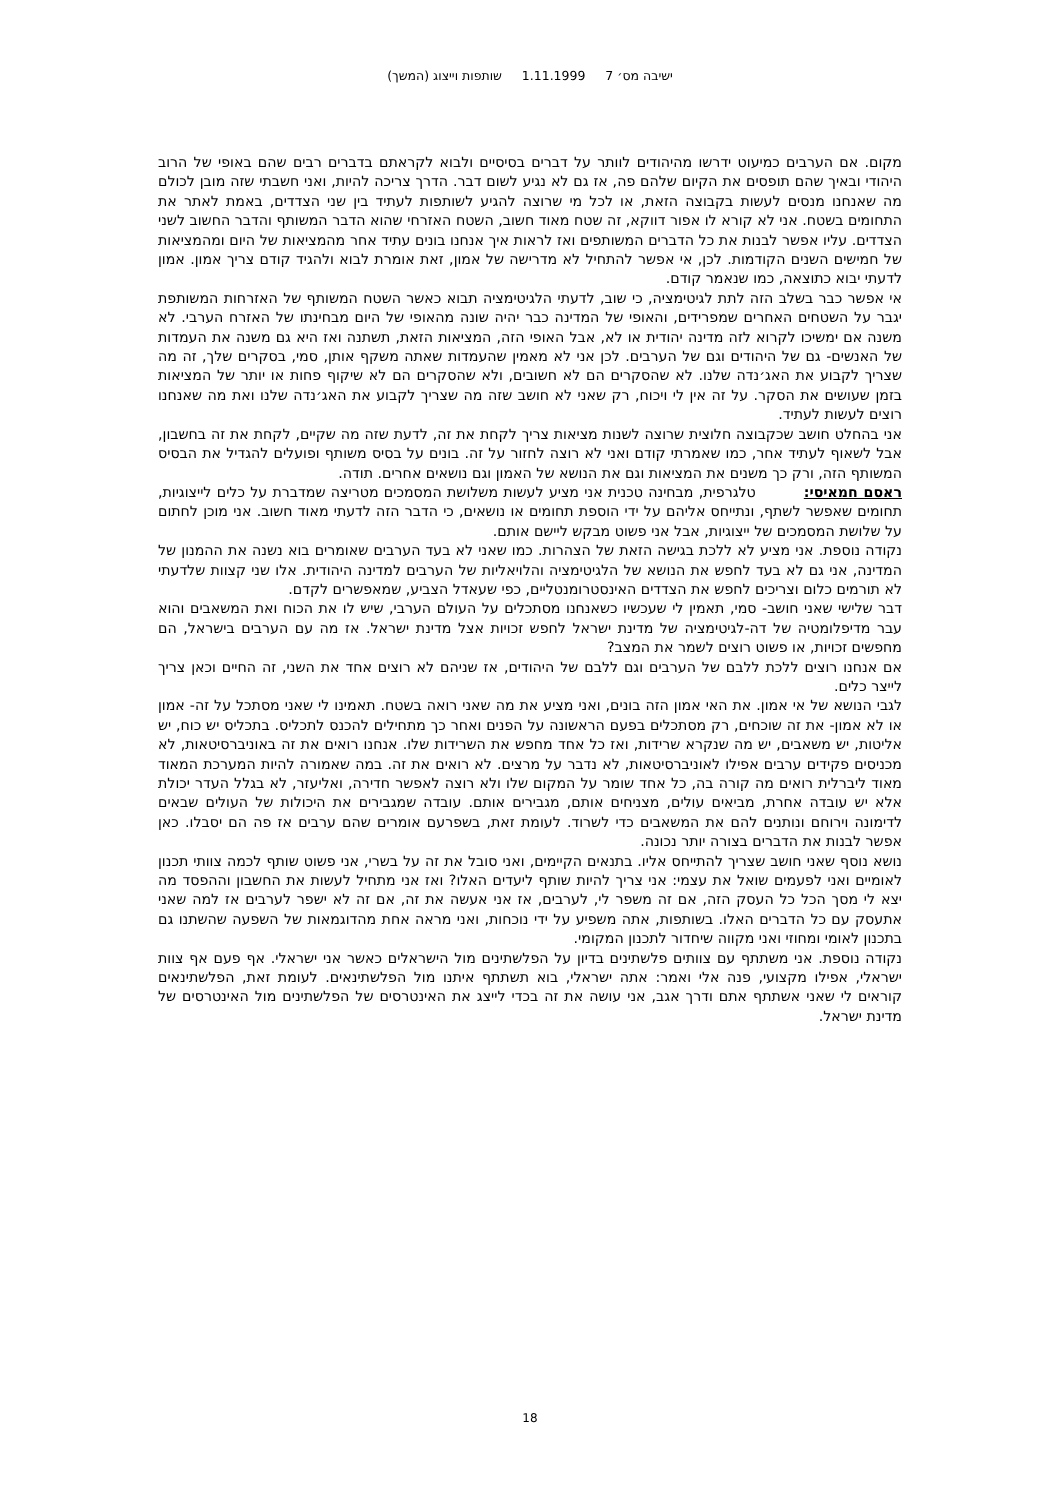ישיבה מס׳ 7 1.11.1999 שותפות וייצוג (המשך)
מקום. אם הערבים כמיעוט ידרשו מהיהודים לוותר על דברים בסיסיים ולבוא לקראתם בדברים רבים שהם באופי של הרוב היהודי ובאיך שהם תופסים את הקיום שלהם פה, אז גם לא נגיע לשום דבר. הדרך צריכה להיות, ואני חשבתי שזה מובן לכולם מה שאנחנו מנסים לעשות בקבוצה הזאת, או לכל מי שרוצה להגיע לשותפות לעתיד בין שני הצדדים, באמת לאתר את התחומים בשטח. אני לא קורא לו אפור דווקא, זה שטח מאוד חשוב, השטח האזרחי שהוא הדבר המשותף והדבר החשוב לשני הצדדים. עליו אפשר לבנות את כל הדברים המשותפים ואז לראות איך אנחנו בונים עתיד אחר מהמציאות של היום ומהמציאות של חמישים השנים הקודמות. לכן, אי אפשר להתחיל לא מדרישה של אמון, זאת אומרת לבוא ולהגיד קודם צריך אמון. אמון לדעתי יבוא כתוצאה, כמו שנאמר קודם.
אי אפשר כבר בשלב הזה לתת לגיטימציה, כי שוב, לדעתי הלגיטימציה תבוא כאשר השטח המשותף של האזרחות המשותפת יגבר על השטחים האחרים שמפרידים, והאופי של המדינה כבר יהיה שונה מהאופי של היום מבחינתו של האזרח הערבי. לא משנה אם ימשיכו לקרוא לזה מדינה יהודית או לא, אבל האופי הזה, המציאות הזאת, תשתנה ואז היא גם משנה את העמדות של האנשים- גם של היהודים וגם של הערבים. לכן אני לא מאמין שהעמדות שאתה משקף אותן, סמי, בסקרים שלך, זה מה שצריך לקבוע את האג׳נדה שלנו. לא שהסקרים הם לא חשובים, ולא שהסקרים הם לא שיקוף פחות או יותר של המציאות בזמן שעושים את הסקר. על זה אין לי ויכוח, רק שאני לא חושב שזה מה שצריך לקבוע את האג׳נדה שלנו ואת מה שאנחנו רוצים לעשות לעתיד.
אני בהחלט חושב שכקבוצה חלוצית שרוצה לשנות מציאות צריך לקחת את זה, לדעת שזה מה שקיים, לקחת את זה בחשבון, אבל לשאוף לעתיד אחר, כמו שאמרתי קודם ואני לא רוצה לחזור על זה. בונים על בסיס משותף ופועלים להגדיל את הבסיס המשותף הזה, ורק כך משנים את המציאות וגם את הנושא של האמון וגם נושאים אחרים. תודה.
ראסם חמאיסי: טלגרפית, מבחינה טכנית אני מציע לעשות משלושת המסמכים מטריצה שמדברת על כלים לייצוגיות, תחומים שאפשר לשתף, ונתייחס אליהם על ידי הוספת תחומים או נושאים, כי הדבר הזה לדעתי מאוד חשוב. אני מוכן לחתום על שלושת המסמכים של ייצוגיות, אבל אני פשוט מבקש ליישם אותם.
נקודה נוספת. אני מציע לא ללכת בגישה הזאת של הצהרות. כמו שאני לא בעד הערבים שאומרים בוא נשנה את ההמנון של המדינה, אני גם לא בעד לחפש את הנושא של הלגיטימציה והלויאליות של הערבים למדינה היהודית. אלו שני קצוות שלדעתי לא תורמים כלום וצריכים לחפש את הצדדים האינסטרומנטליים, כפי שעאדל הצביע, שמאפשרים לקדם.
דבר שלישי שאני חושב- סמי, תאמין לי שעכשיו כשאנחנו מסתכלים על העולם הערבי, שיש לו את הכוח ואת המשאבים והוא עבר מדיפלומטיה של דה-לגיטימציה של מדינת ישראל לחפש זכויות אצל מדינת ישראל. אז מה עם הערבים בישראל, הם מחפשים זכויות, או פשוט רוצים לשמר את המצב?
אם אנחנו רוצים ללכת ללבם של הערבים וגם ללבם של היהודים, אז שניהם לא רוצים אחד את השני, זה החיים וכאן צריך לייצר כלים.
לגבי הנושא של אי אמון. את האי אמון הזה בונים, ואני מציע את מה שאני רואה בשטח. תאמינו לי שאני מסתכל על זה- אמון או לא אמון- את זה שוכחים, רק מסתכלים בפעם הראשונה על הפנים ואחר כך מתחילים להכנס לתכליס. בתכליס יש כוח, יש אליטות, יש משאבים, יש מה שנקרא שרידות, ואז כל אחד מחפש את השרידות שלו. אנחנו רואים את זה באוניברסיטאות, לא מכניסים פקידים ערבים אפילו לאוניברסיטאות, לא נדבר על מרצים. לא רואים את זה. במה שאמורה להיות המערכת המאוד מאוד ליברלית רואים מה קורה בה, כל אחד שומר על המקום שלו ולא רוצה לאפשר חדירה, ואליעזר, לא בגלל העדר יכולת אלא יש עובדה אחרת, מביאים עולים, מצניחים אותם, מגבירים אותם. עובדה שמגבירים את היכולות של העולים שבאים לדימונה וירוחם ונותנים להם את המשאבים כדי לשרוד. לעומת זאת, בשפרעם אומרים שהם ערבים אז פה הם יסבלו. כאן אפשר לבנות את הדברים בצורה יותר נכונה.
נושא נוסף שאני חושב שצריך להתייחס אליו. בתנאים הקיימים, ואני סובל את זה על בשרי, אני פשוט שותף לכמה צוותי תכנון לאומיים ואני לפעמים שואל את עצמי: אני צריך להיות שותף ליעדים האלו? ואז אני מתחיל לעשות את החשבון וההפסד מה יצא לי מסך הכל כל העסק הזה, אם זה משפר לי, לערבים, אז אני אעשה את זה, אם זה לא ישפר לערבים אז למה שאני אתעסק עם כל הדברים האלו. בשותפות, אתה משפיע על ידי נוכחות, ואני מראה אחת מהדוגמאות של השפעה שהשתנו גם בתכנון לאומי ומחוזי ואני מקווה שיחדור לתכנון המקומי.
נקודה נוספת. אני משתתף עם צוותים פלשתינים בדיון על הפלשתינים מול הישראלים כאשר אני ישראלי. אף פעם אף צוות ישראלי, אפילו מקצועי, פנה אלי ואמר: אתה ישראלי, בוא תשתתף איתנו מול הפלשתינאים. לעומת זאת, הפלשתינאים קוראים לי שאני אשתתף אתם ודרך אגב, אני עושה את זה בכדי לייצג את האינטרסים של הפלשתינים מול האינטרסים של מדינת ישראל.
18